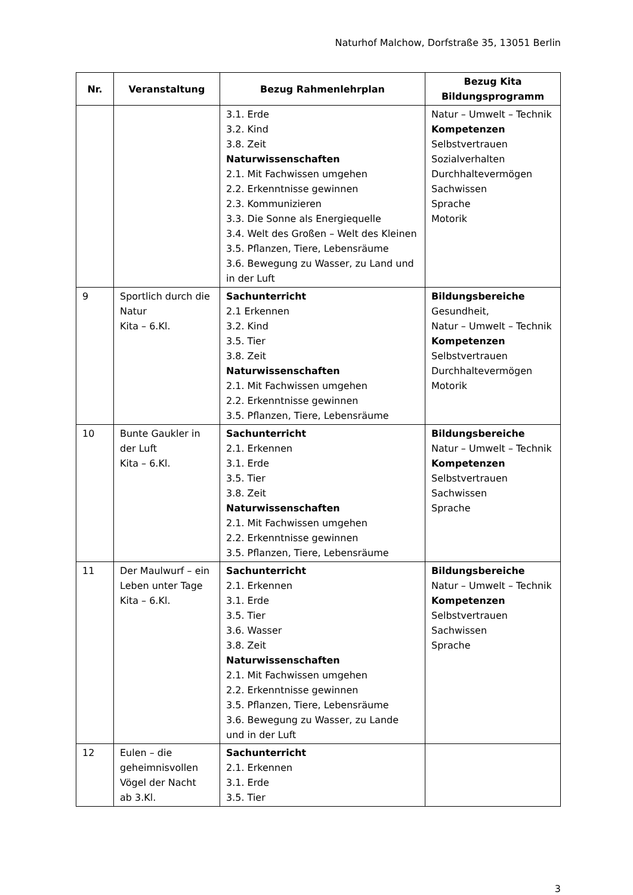Naturhof Malchow, Dorfstraße 35, 13051 Berlin
| Nr. | Veranstaltung | Bezug Rahmenlehrplan | Bezug Kita Bildungsprogramm |
| --- | --- | --- | --- |
| | | 3.1. Erde 3.2. Kind 3.8. Zeit Naturwissenschaften 2.1. Mit Fachwissen umgehen 2.2. Erkenntnisse gewinnen 2.3. Kommunizieren 3.3. Die Sonne als Energiequelle 3.4. Welt des Großen – Welt des Kleinen 3.5. Pflanzen, Tiere, Lebensräume 3.6. Bewegung zu Wasser, zu Land und in der Luft | Natur – Umwelt – Technik Kompetenzen Selbstvertrauen Sozialverhalten Durchhaltevermögen Sachwissen Sprache Motorik |
| 9 | Sportlich durch die Natur Kita – 6.Kl. | Sachunterricht 2.1 Erkennen 3.2. Kind 3.5. Tier 3.8. Zeit Naturwissenschaften 2.1. Mit Fachwissen umgehen 2.2. Erkenntnisse gewinnen 3.5. Pflanzen, Tiere, Lebensräume | Bildungsbereiche Gesundheit, Natur – Umwelt – Technik Kompetenzen Selbstvertrauen Durchhaltevermögen Motorik |
| 10 | Bunte Gaukler in der Luft Kita – 6.Kl. | Sachunterricht 2.1. Erkennen 3.1. Erde 3.5. Tier 3.8. Zeit Naturwissenschaften 2.1. Mit Fachwissen umgehen 2.2. Erkenntnisse gewinnen 3.5. Pflanzen, Tiere, Lebensräume | Bildungsbereiche Natur – Umwelt – Technik Kompetenzen Selbstvertrauen Sachwissen Sprache |
| 11 | Der Maulwurf – ein Leben unter Tage Kita – 6.Kl. | Sachunterricht 2.1. Erkennen 3.1. Erde 3.5. Tier 3.6. Wasser 3.8. Zeit Naturwissenschaften 2.1. Mit Fachwissen umgehen 2.2. Erkenntnisse gewinnen 3.5. Pflanzen, Tiere, Lebensräume 3.6. Bewegung zu Wasser, zu Lande und in der Luft | Bildungsbereiche Natur – Umwelt – Technik Kompetenzen Selbstvertrauen Sachwissen Sprache |
| 12 | Eulen – die geheimnisvollen Vögel der Nacht ab 3.Kl. | Sachunterricht 2.1. Erkennen 3.1. Erde 3.5. Tier | |
3